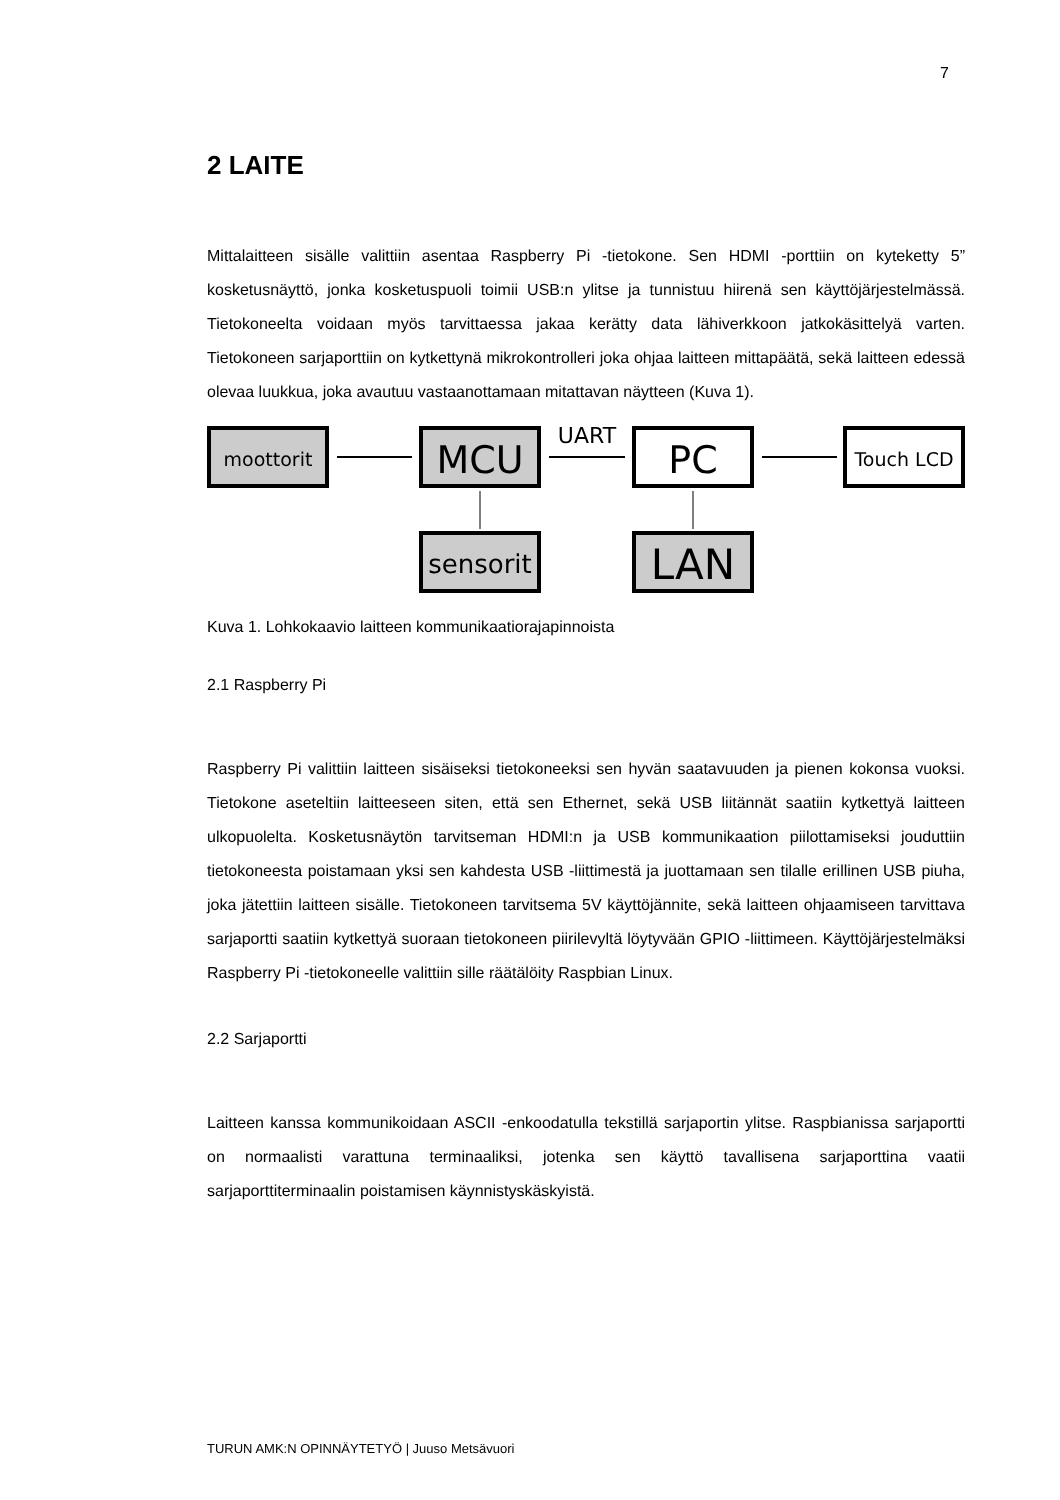7
2 LAITE
Mittalaitteen sisälle valittiin asentaa Raspberry Pi -tietokone. Sen HDMI -porttiin on kyteketty 5” kosketusnäyttö, jonka kosketuspuoli toimii USB:n ylitse ja tunnistuu hiirenä sen käyttöjärjestelmässä. Tietokoneelta voidaan myös tarvittaessa jakaa kerätty data lähiverkkoon jatkokäsittelyä varten. Tietokoneen sarjaporttiin on kytkettynä mikrokontrolleri joka ohjaa laitteen mittapäätä, sekä laitteen edessä olevaa luukkua, joka avautuu vastaanottamaan mitattavan näytteen (Kuva 1).
moottorit
MCU
UART
PC
Touch LCD
sensorit
LAN
Kuva 1. Lohkokaavio laitteen kommunikaatiorajapinnoista
2.1 Raspberry Pi
Raspberry Pi valittiin laitteen sisäiseksi tietokoneeksi sen hyvän saatavuuden ja pienen kokonsa vuoksi. Tietokone aseteltiin laitteeseen siten, että sen Ethernet, sekä USB liitännät saatiin kytkettyä laitteen ulkopuolelta. Kosketusnäytön tarvitseman HDMI:n ja USB kommunikaation piilottamiseksi jouduttiin tietokoneesta poistamaan yksi sen kahdesta USB -liittimestä ja juottamaan sen tilalle erillinen USB piuha, joka jätettiin laitteen sisälle. Tietokoneen tarvitsema 5V käyttöjännite, sekä laitteen ohjaamiseen tarvittava sarjaportti saatiin kytkettyä suoraan tietokoneen piirilevyltä löytyvään GPIO -liittimeen. Käyttöjärjestelmäksi Raspberry Pi -tietokoneelle valittiin sille räätälöity Raspbian Linux.
2.2 Sarjaportti
Laitteen kanssa kommunikoidaan ASCII -enkoodatulla tekstillä sarjaportin ylitse. Raspbianissa sarjaportti on normaalisti varattuna terminaaliksi, jotenka sen käyttö tavallisena sarjaporttina vaatii sarjaporttiterminaalin poistamisen käynnistyskäskyistä.
TURUN AMK:N OPINNÄYTETYÖ | Juuso Metsävuori